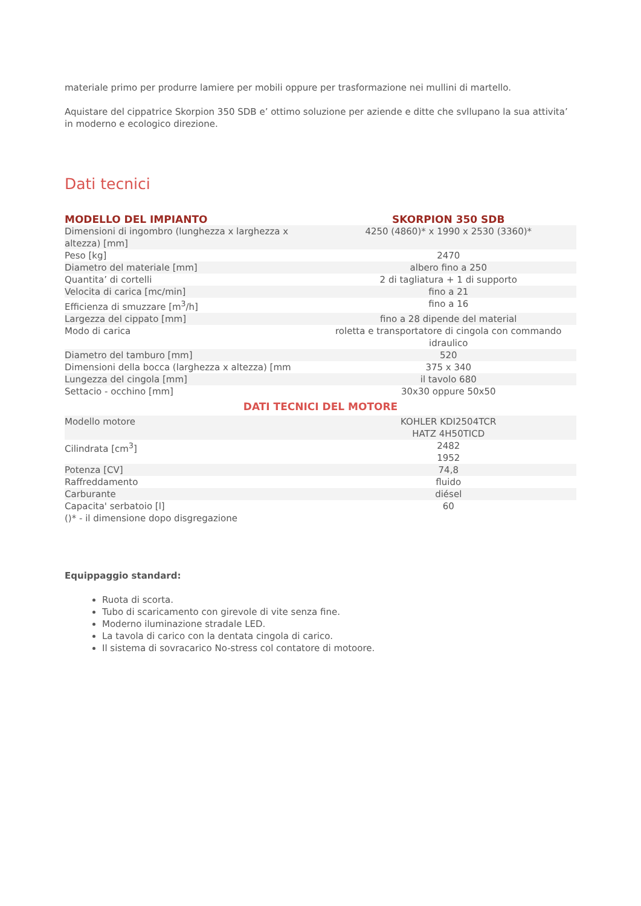materiale primo per produrre lamiere per mobili oppure per trasformazione nei mullini di martello.
Aquistare del cippatrice Skorpion 350 SDB e’ ottimo soluzione per aziende e ditte che svllupano la sua attivita’ in moderno e ecologico direzione.
Dati tecnici
| MODELLO DEL IMPIANTO | SKORPION 350 SDB |
| --- | --- |
| Dimensioni di ingombro (lunghezza x larghezza x altezza) [mm] | 4250 (4860)* x 1990 x 2530 (3360)* |
| Peso [kg] | 2470 |
| Diametro del materiale [mm] | albero fino a 250 |
| Quantita’ di cortelli | 2 di tagliatura + 1 di supporto |
| Velocita di carica [mc/min] | fino a 21 |
| Efficienza di smuzzare [m<sup>3</sup>/h] | fino a 16 |
| Largezza del cippato [mm] | fino a 28 dipende del material |
| Modo di carica | roletta e transportatore di cingola con commando idraulico |
| Diametro del tamburo [mm] | 520 |
| Dimensioni della bocca (larghezza x altezza) [mm | 375 x 340 |
| Lungezza del cingola [mm] | il tavolo 680 |
| Settacio - occhino [mm] | 30x30 oppure 50x50 |
| DATI TECNICI DEL MOTORE | |
| Modello motore | KOHLER KDI2504TCR HATZ 4H50TICD |
| Cilindrata [cm<sup>3</sup>] | 2482 1952 |
| Potenza [CV] | 74,8 |
| Raffreddamento | fluido |
| Carburante | diésel |
| Capacita' serbatoio [l] | 60 |
| ()* - il dimensione dopo disgregazione | |
Equippaggio standard:
Ruota di scorta.
Tubo di scaricamento con girevole di vite senza fine.
Moderno iluminazione stradale LED.
La tavola di carico con la dentata cingola di carico.
Il sistema di sovracarico No-stress col contatore di motoore.